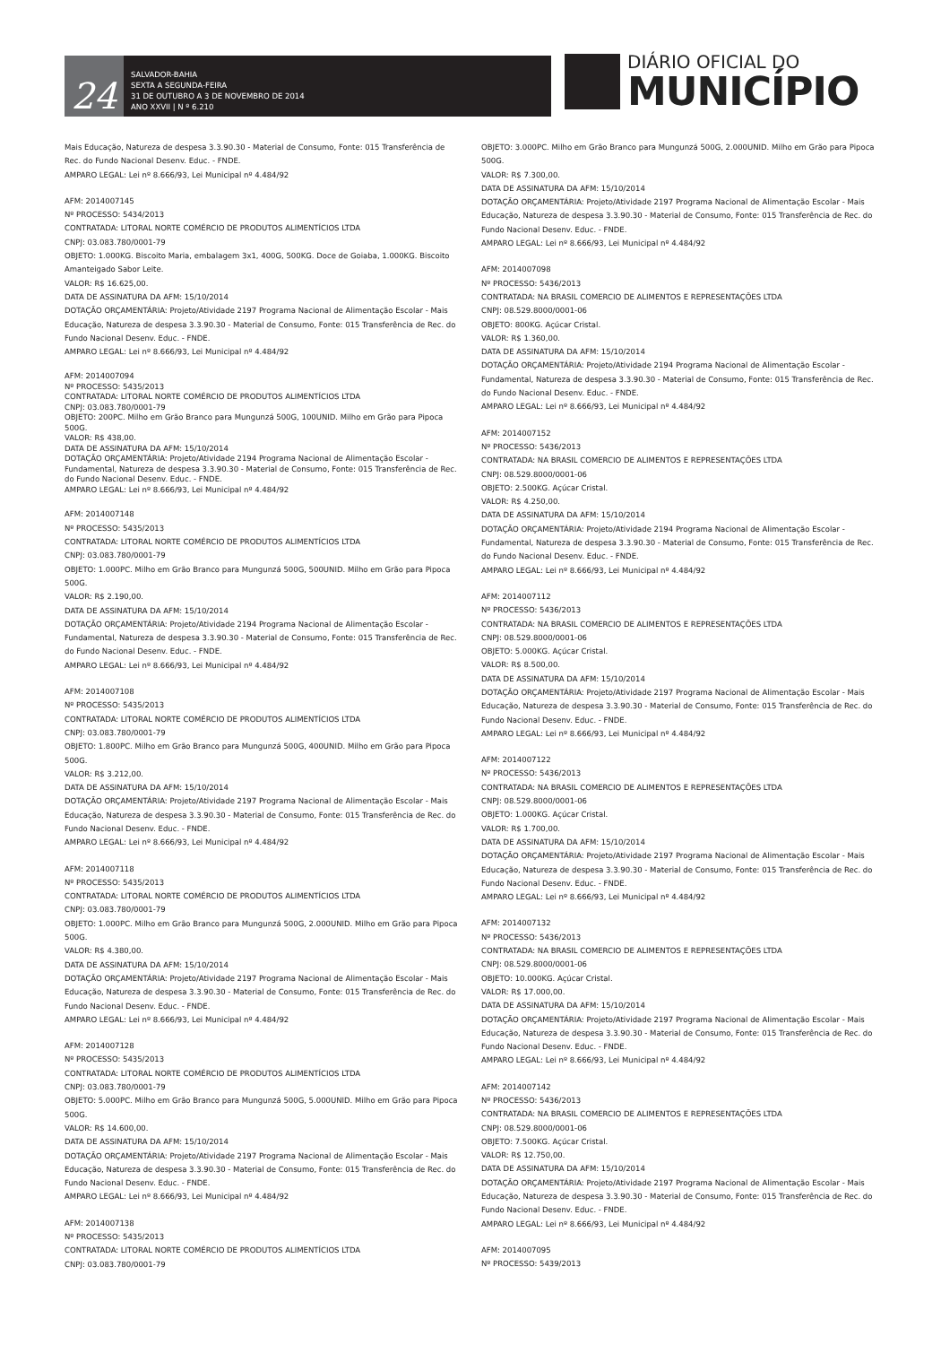24
SALVADOR-BAHIA
SEXTA A SEGUNDA-FEIRA
31 DE OUTUBRO A 3 DE NOVEMBRO DE 2014
ANO XXVII | N º 6.210
DIÁRIO OFICIAL DO
MUNICÍPIO
Mais Educação, Natureza de despesa 3.3.90.30 - Material de Consumo, Fonte: 015 Transferência de Rec. do Fundo Nacional Desenv. Educ. - FNDE.
AMPARO LEGAL: Lei nº 8.666/93, Lei Municipal nº 4.484/92
AFM: 2014007145
Nº PROCESSO: 5434/2013
CONTRATADA: LITORAL NORTE COMÉRCIO DE PRODUTOS ALIMENTÍCIOS LTDA
CNPJ: 03.083.780/0001-79
OBJETO: 1.000KG. Biscoito Maria, embalagem 3x1, 400G, 500KG. Doce de Goiaba, 1.000KG. Biscoito Amanteigado Sabor Leite.
VALOR: R$ 16.625,00.
DATA DE ASSINATURA DA AFM: 15/10/2014
DOTAÇÃO ORÇAMENTÁRIA: Projeto/Atividade 2197 Programa Nacional de Alimentação Escolar - Mais Educação, Natureza de despesa 3.3.90.30 - Material de Consumo, Fonte: 015 Transferência de Rec. do Fundo Nacional Desenv. Educ. - FNDE.
AMPARO LEGAL: Lei nº 8.666/93, Lei Municipal nº 4.484/92
AFM: 2014007094
Nº PROCESSO: 5435/2013
CONTRATADA: LITORAL NORTE COMÉRCIO DE PRODUTOS ALIMENTÍCIOS LTDA
CNPJ: 03.083.780/0001-79
OBJETO: 200PC. Milho em Grão Branco para Mungunzá 500G, 100UNID. Milho em Grão para Pipoca 500G.
VALOR: R$ 438,00.
DATA DE ASSINATURA DA AFM: 15/10/2014
DOTAÇÃO ORÇAMENTÁRIA: Projeto/Atividade 2194 Programa Nacional de Alimentação Escolar - Fundamental, Natureza de despesa 3.3.90.30 - Material de Consumo, Fonte: 015 Transferência de Rec. do Fundo Nacional Desenv. Educ. - FNDE.
AMPARO LEGAL: Lei nº 8.666/93, Lei Municipal nº 4.484/92
AFM: 2014007148
Nº PROCESSO: 5435/2013
CONTRATADA: LITORAL NORTE COMÉRCIO DE PRODUTOS ALIMENTÍCIOS LTDA
CNPJ: 03.083.780/0001-79
OBJETO: 1.000PC. Milho em Grão Branco para Mungunzá 500G, 500UNID. Milho em Grão para Pipoca 500G.
VALOR: R$ 2.190,00.
DATA DE ASSINATURA DA AFM: 15/10/2014
DOTAÇÃO ORÇAMENTÁRIA: Projeto/Atividade 2194 Programa Nacional de Alimentação Escolar - Fundamental, Natureza de despesa 3.3.90.30 - Material de Consumo, Fonte: 015 Transferência de Rec. do Fundo Nacional Desenv. Educ. - FNDE.
AMPARO LEGAL: Lei nº 8.666/93, Lei Municipal nº 4.484/92
AFM: 2014007108
Nº PROCESSO: 5435/2013
CONTRATADA: LITORAL NORTE COMÉRCIO DE PRODUTOS ALIMENTÍCIOS LTDA
CNPJ: 03.083.780/0001-79
OBJETO: 1.800PC. Milho em Grão Branco para Mungunzá 500G, 400UNID. Milho em Grão para Pipoca 500G.
VALOR: R$ 3.212,00.
DATA DE ASSINATURA DA AFM: 15/10/2014
DOTAÇÃO ORÇAMENTÁRIA: Projeto/Atividade 2197 Programa Nacional de Alimentação Escolar - Mais Educação, Natureza de despesa 3.3.90.30 - Material de Consumo, Fonte: 015 Transferência de Rec. do Fundo Nacional Desenv. Educ. - FNDE.
AMPARO LEGAL: Lei nº 8.666/93, Lei Municipal nº 4.484/92
AFM: 2014007118
Nº PROCESSO: 5435/2013
CONTRATADA: LITORAL NORTE COMÉRCIO DE PRODUTOS ALIMENTÍCIOS LTDA
CNPJ: 03.083.780/0001-79
OBJETO: 1.000PC. Milho em Grão Branco para Mungunzá 500G, 2.000UNID. Milho em Grão para Pipoca 500G.
VALOR: R$ 4.380,00.
DATA DE ASSINATURA DA AFM: 15/10/2014
DOTAÇÃO ORÇAMENTÁRIA: Projeto/Atividade 2197 Programa Nacional de Alimentação Escolar - Mais Educação, Natureza de despesa 3.3.90.30 - Material de Consumo, Fonte: 015 Transferência de Rec. do Fundo Nacional Desenv. Educ. - FNDE.
AMPARO LEGAL: Lei nº 8.666/93, Lei Municipal nº 4.484/92
AFM: 2014007128
Nº PROCESSO: 5435/2013
CONTRATADA: LITORAL NORTE COMÉRCIO DE PRODUTOS ALIMENTÍCIOS LTDA
CNPJ: 03.083.780/0001-79
OBJETO: 5.000PC. Milho em Grão Branco para Mungunzá 500G, 5.000UNID. Milho em Grão para Pipoca 500G.
VALOR: R$ 14.600,00.
DATA DE ASSINATURA DA AFM: 15/10/2014
DOTAÇÃO ORÇAMENTÁRIA: Projeto/Atividade 2197 Programa Nacional de Alimentação Escolar - Mais Educação, Natureza de despesa 3.3.90.30 - Material de Consumo, Fonte: 015 Transferência de Rec. do Fundo Nacional Desenv. Educ. - FNDE.
AMPARO LEGAL: Lei nº 8.666/93, Lei Municipal nº 4.484/92
AFM: 2014007138
Nº PROCESSO: 5435/2013
CONTRATADA: LITORAL NORTE COMÉRCIO DE PRODUTOS ALIMENTÍCIOS LTDA
CNPJ: 03.083.780/0001-79
OBJETO: 3.000PC. Milho em Grão Branco para Mungunzá 500G, 2.000UNID. Milho em Grão para Pipoca 500G.
VALOR: R$ 7.300,00.
DATA DE ASSINATURA DA AFM: 15/10/2014
DOTAÇÃO ORÇAMENTÁRIA: Projeto/Atividade 2197 Programa Nacional de Alimentação Escolar - Mais Educação, Natureza de despesa 3.3.90.30 - Material de Consumo, Fonte: 015 Transferência de Rec. do Fundo Nacional Desenv. Educ. - FNDE.
AMPARO LEGAL: Lei nº 8.666/93, Lei Municipal nº 4.484/92
AFM: 2014007098
Nº PROCESSO: 5436/2013
CONTRATADA: NA BRASIL COMERCIO DE ALIMENTOS E REPRESENTAÇÕES LTDA
CNPJ: 08.529.8000/0001-06
OBJETO: 800KG. Açúcar Cristal.
VALOR: R$ 1.360,00.
DATA DE ASSINATURA DA AFM: 15/10/2014
DOTAÇÃO ORÇAMENTÁRIA: Projeto/Atividade 2194 Programa Nacional de Alimentação Escolar - Fundamental, Natureza de despesa 3.3.90.30 - Material de Consumo, Fonte: 015 Transferência de Rec. do Fundo Nacional Desenv. Educ. - FNDE.
AMPARO LEGAL: Lei nº 8.666/93, Lei Municipal nº 4.484/92
AFM: 2014007152
Nº PROCESSO: 5436/2013
CONTRATADA: NA BRASIL COMERCIO DE ALIMENTOS E REPRESENTAÇÕES LTDA
CNPJ: 08.529.8000/0001-06
OBJETO: 2.500KG. Açúcar Cristal.
VALOR: R$ 4.250,00.
DATA DE ASSINATURA DA AFM: 15/10/2014
DOTAÇÃO ORÇAMENTÁRIA: Projeto/Atividade 2194 Programa Nacional de Alimentação Escolar - Fundamental, Natureza de despesa 3.3.90.30 - Material de Consumo, Fonte: 015 Transferência de Rec. do Fundo Nacional Desenv. Educ. - FNDE.
AMPARO LEGAL: Lei nº 8.666/93, Lei Municipal nº 4.484/92
AFM: 2014007112
Nº PROCESSO: 5436/2013
CONTRATADA: NA BRASIL COMERCIO DE ALIMENTOS E REPRESENTAÇÕES LTDA
CNPJ: 08.529.8000/0001-06
OBJETO: 5.000KG. Açúcar Cristal.
VALOR: R$ 8.500,00.
DATA DE ASSINATURA DA AFM: 15/10/2014
DOTAÇÃO ORÇAMENTÁRIA: Projeto/Atividade 2197 Programa Nacional de Alimentação Escolar - Mais Educação, Natureza de despesa 3.3.90.30 - Material de Consumo, Fonte: 015 Transferência de Rec. do Fundo Nacional Desenv. Educ. - FNDE.
AMPARO LEGAL: Lei nº 8.666/93, Lei Municipal nº 4.484/92
AFM: 2014007122
Nº PROCESSO: 5436/2013
CONTRATADA: NA BRASIL COMERCIO DE ALIMENTOS E REPRESENTAÇÕES LTDA
CNPJ: 08.529.8000/0001-06
OBJETO: 1.000KG. Açúcar Cristal.
VALOR: R$ 1.700,00.
DATA DE ASSINATURA DA AFM: 15/10/2014
DOTAÇÃO ORÇAMENTÁRIA: Projeto/Atividade 2197 Programa Nacional de Alimentação Escolar - Mais Educação, Natureza de despesa 3.3.90.30 - Material de Consumo, Fonte: 015 Transferência de Rec. do Fundo Nacional Desenv. Educ. - FNDE.
AMPARO LEGAL: Lei nº 8.666/93, Lei Municipal nº 4.484/92
AFM: 2014007132
Nº PROCESSO: 5436/2013
CONTRATADA: NA BRASIL COMERCIO DE ALIMENTOS E REPRESENTAÇÕES LTDA
CNPJ: 08.529.8000/0001-06
OBJETO: 10.000KG. Açúcar Cristal.
VALOR: R$ 17.000,00.
DATA DE ASSINATURA DA AFM: 15/10/2014
DOTAÇÃO ORÇAMENTÁRIA: Projeto/Atividade 2197 Programa Nacional de Alimentação Escolar - Mais Educação, Natureza de despesa 3.3.90.30 - Material de Consumo, Fonte: 015 Transferência de Rec. do Fundo Nacional Desenv. Educ. - FNDE.
AMPARO LEGAL: Lei nº 8.666/93, Lei Municipal nº 4.484/92
AFM: 2014007142
Nº PROCESSO: 5436/2013
CONTRATADA: NA BRASIL COMERCIO DE ALIMENTOS E REPRESENTAÇÕES LTDA
CNPJ: 08.529.8000/0001-06
OBJETO: 7.500KG. Açúcar Cristal.
VALOR: R$ 12.750,00.
DATA DE ASSINATURA DA AFM: 15/10/2014
DOTAÇÃO ORÇAMENTÁRIA: Projeto/Atividade 2197 Programa Nacional de Alimentação Escolar - Mais Educação, Natureza de despesa 3.3.90.30 - Material de Consumo, Fonte: 015 Transferência de Rec. do Fundo Nacional Desenv. Educ. - FNDE.
AMPARO LEGAL: Lei nº 8.666/93, Lei Municipal nº 4.484/92
AFM: 2014007095
Nº PROCESSO: 5439/2013